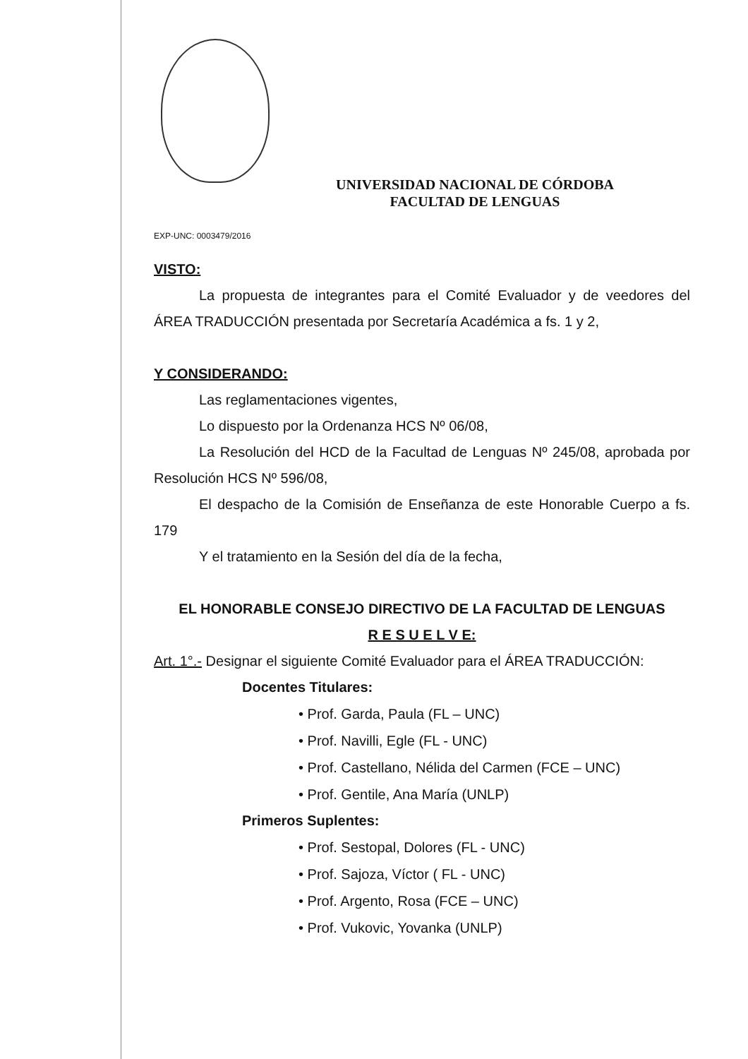UNIVERSIDAD NACIONAL DE CÓRDOBA
FACULTAD DE LENGUAS
EXP-UNC: 0003479/2016
VISTO:
La propuesta de integrantes para el Comité Evaluador y de veedores del ÁREA TRADUCCIÓN presentada por Secretaría Académica a fs. 1 y 2,
Y CONSIDERANDO:
Las reglamentaciones vigentes,
Lo dispuesto por la Ordenanza HCS Nº 06/08,
La Resolución del HCD de la Facultad de Lenguas Nº 245/08, aprobada por Resolución HCS Nº 596/08,
El despacho de la Comisión de Enseñanza de este Honorable Cuerpo a fs. 179
Y el tratamiento en la Sesión del día de la fecha,
EL HONORABLE CONSEJO DIRECTIVO DE LA FACULTAD DE LENGUAS
R E S U E L V E:
Art. 1°.- Designar el siguiente Comité Evaluador para el ÁREA TRADUCCIÓN:
Docentes Titulares:
• Prof. Garda, Paula (FL – UNC)
• Prof. Navilli, Egle (FL - UNC)
• Prof. Castellano, Nélida del Carmen (FCE – UNC)
• Prof. Gentile, Ana María (UNLP)
Primeros Suplentes:
• Prof. Sestopal, Dolores (FL - UNC)
• Prof. Sajoza, Víctor ( FL - UNC)
• Prof. Argento, Rosa (FCE – UNC)
• Prof. Vukovic, Yovanka (UNLP)